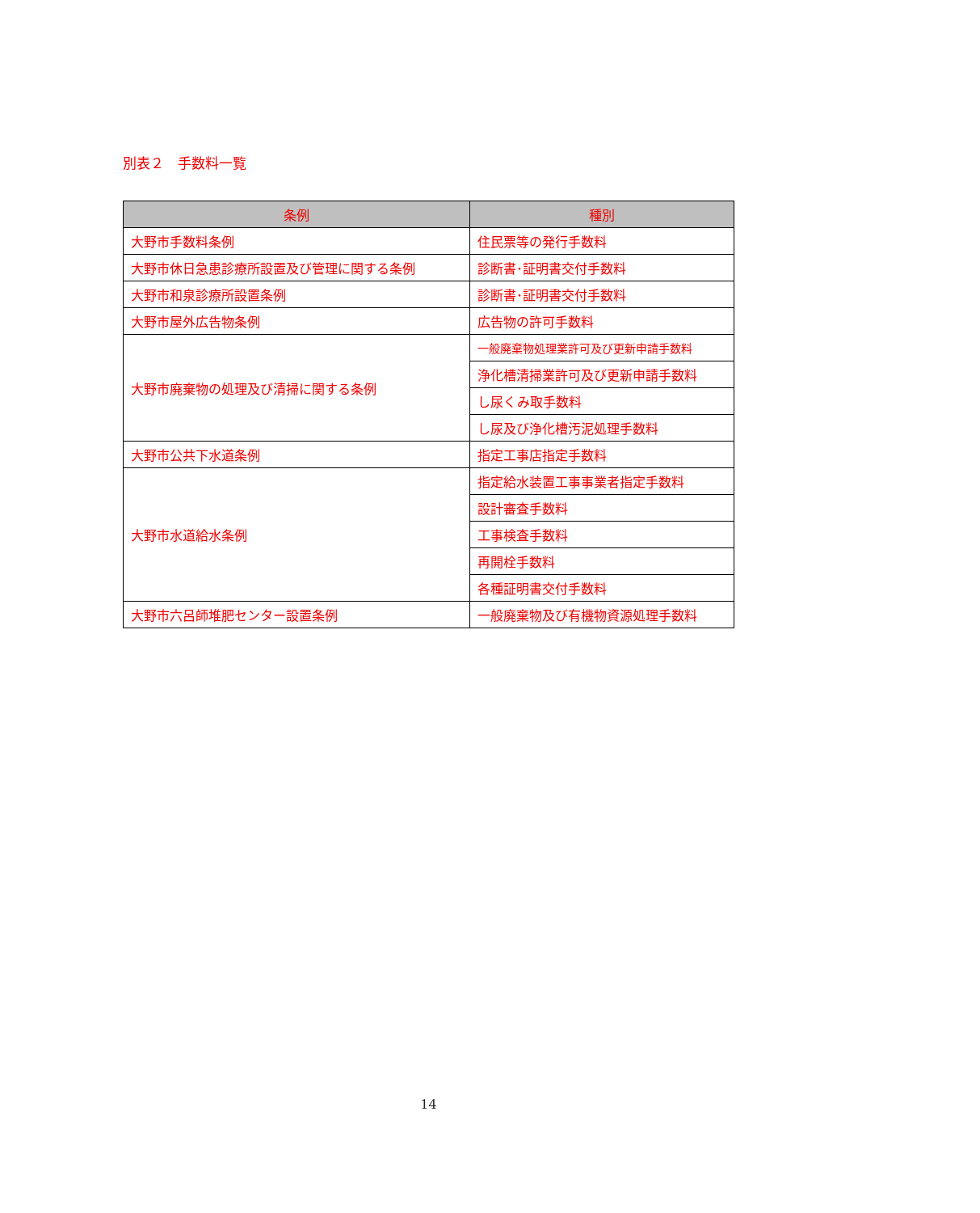別表２　手数料一覧
| 条例 | 種別 |
| --- | --- |
| 大野市手数料条例 | 住民票等の発行手数料 |
| 大野市休日急患診療所設置及び管理に関する条例 | 診断書･証明書交付手数料 |
| 大野市和泉診療所設置条例 | 診断書･証明書交付手数料 |
| 大野市屋外広告物条例 | 広告物の許可手数料 |
| 大野市廃棄物の処理及び清掃に関する条例 | 一般廃棄物処理業許可及び更新申請手数料 |
| | 浄化槽清掃業許可及び更新申請手数料 |
| | し尿くみ取手数料 |
| | し尿及び浄化槽汚泥処理手数料 |
| 大野市公共下水道条例 | 指定工事店指定手数料 |
| 大野市水道給水条例 | 指定給水装置工事事業者指定手数料 |
| | 設計審査手数料 |
| | 工事検査手数料 |
| | 再開栓手数料 |
| | 各種証明書交付手数料 |
| 大野市六呂師堆肥センター設置条例 | 一般廃棄物及び有機物資源処理手数料 |
14